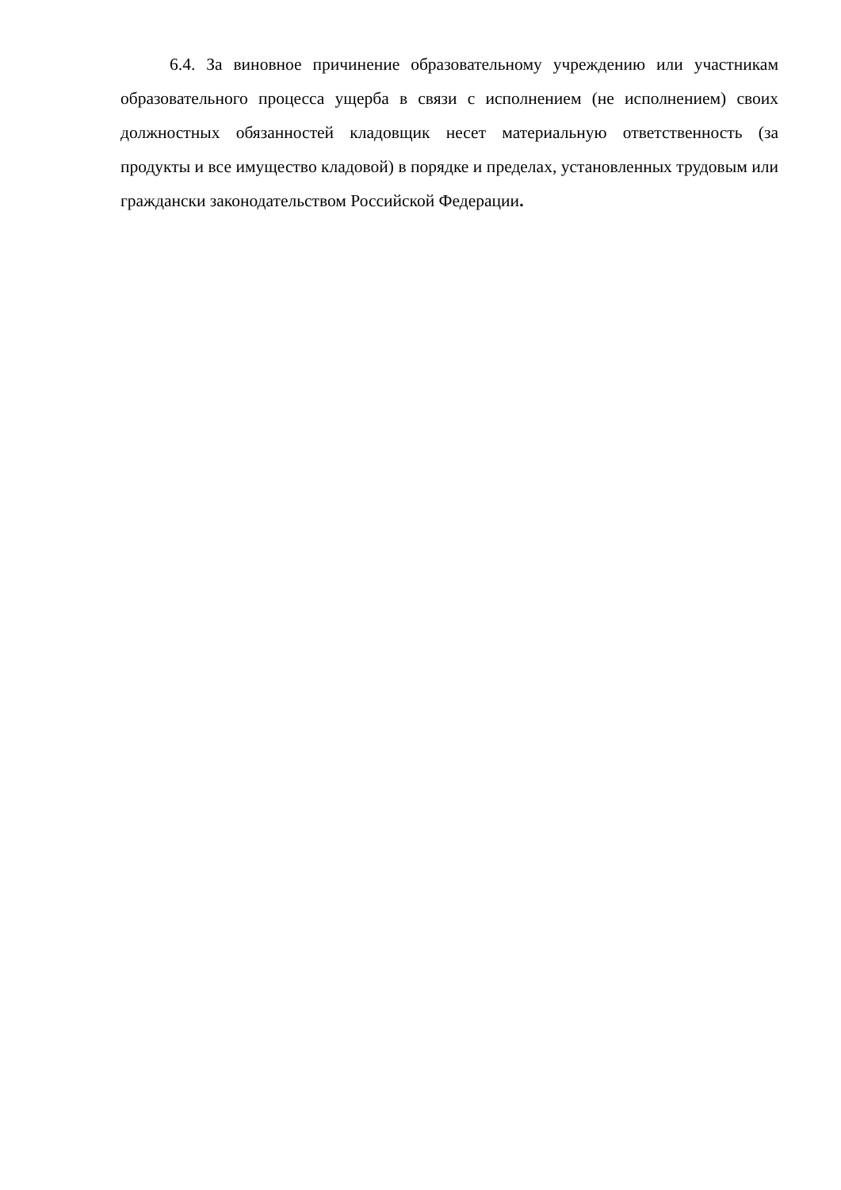6.4. За виновное причинение образовательному учреждению или участникам образовательного процесса ущерба в связи с исполнением (не исполнением) своих должностных обязанностей кладовщик несет материальную ответственность (за продукты и все имущество кладовой) в порядке и пределах, установленных трудовым или граждански законодательством Российской Федерации.